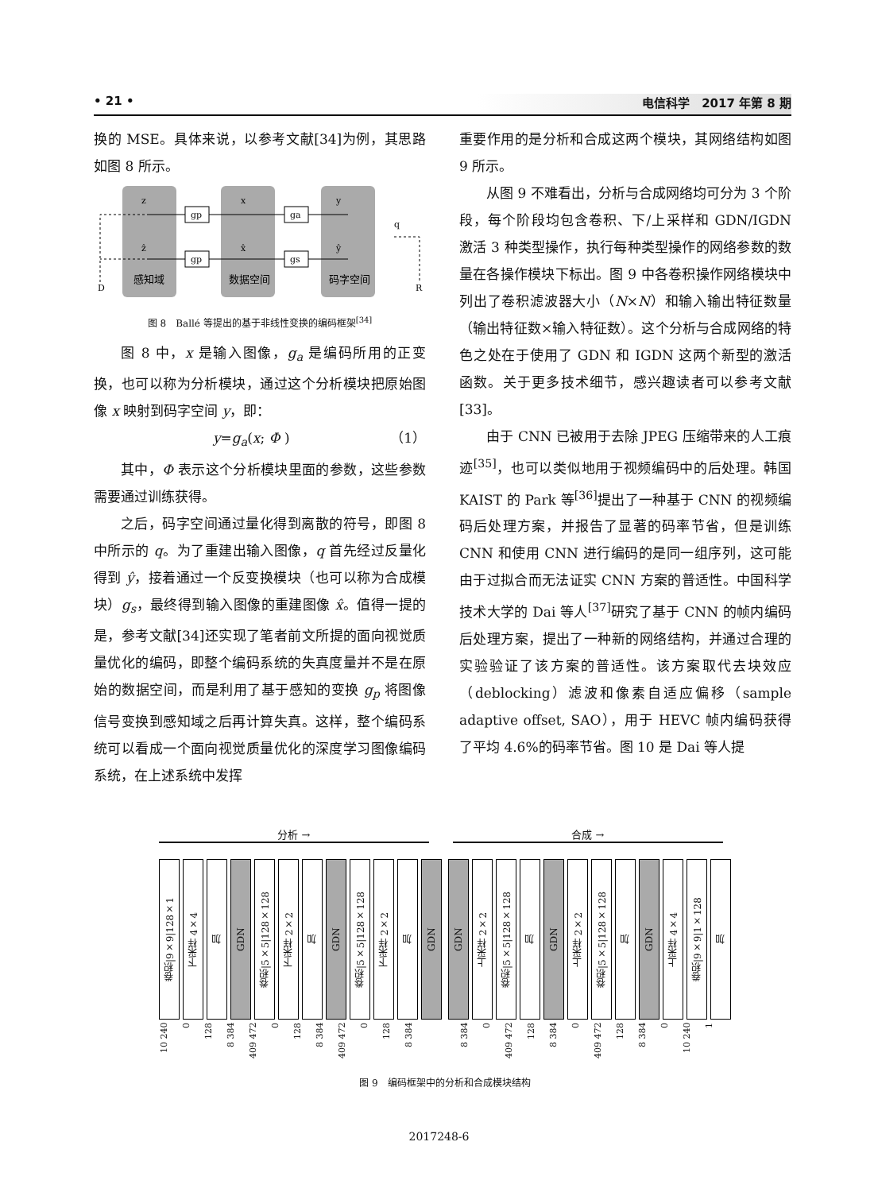• 21 • 电信科学　2017 年第 8 期
换的 MSE。具体来说，以参考文献[34]为例，其思路如图 8 所示。
z
ẑ
x
x̂
y
ŷ
q
gp
ga
gp
gs
D
R
感知域
数据空间
码字空间
图 8　Ballé 等提出的基于非线性变换的编码框架<sup>[34]</sup>
图 8 中，x 是输入图像，g<sub>a</sub> 是编码所用的正变换，也可以称为分析模块，通过这个分析模块把原始图像 x 映射到码字空间 y，即：
y=g<sub>a</sub>(x; Φ ) （1）
其中，Φ 表示这个分析模块里面的参数，这些参数需要通过训练获得。
之后，码字空间通过量化得到离散的符号，即图 8 中所示的 q。为了重建出输入图像，q 首先经过反量化得到 ŷ，接着通过一个反变换模块（也可以称为合成模块）g<sub>s</sub>，最终得到输入图像的重建图像 x̂。值得一提的是，参考文献[34]还实现了笔者前文所提的面向视觉质量优化的编码，即整个编码系统的失真度量并不是在原始的数据空间，而是利用了基于感知的变换 g<sub>p</sub> 将图像信号变换到感知域之后再计算失真。这样，整个编码系统可以看成一个面向视觉质量优化的深度学习图像编码系统，在上述系统中发挥
重要作用的是分析和合成这两个模块，其网络结构如图 9 所示。
从图 9 不难看出，分析与合成网络均可分为 3 个阶段，每个阶段均包含卷积、下/上采样和 GDN/IGDN 激活 3 种类型操作，执行每种类型操作的网络参数的数量在各操作模块下标出。图 9 中各卷积操作网络模块中列出了卷积滤波器大小（N×N）和输入输出特征数量（输出特征数×输入特征数）。这个分析与合成网络的特色之处在于使用了 GDN 和 IGDN 这两个新型的激活函数。关于更多技术细节，感兴趣读者可以参考文献[33]。
由于 CNN 已被用于去除 JPEG 压缩带来的人工痕迹<sup>[35]</sup>，也可以类似地用于视频编码中的后处理。韩国 KAIST 的 Park 等<sup>[36]</sup>提出了一种基于 CNN 的视频编码后处理方案，并报告了显著的码率节省，但是训练 CNN 和使用 CNN 进行编码的是同一组序列，这可能由于过拟合而无法证实 CNN 方案的普适性。中国科学技术大学的 Dai 等人<sup>[37]</sup>研究了基于 CNN 的帧内编码后处理方案，提出了一种新的网络结构，并通过合理的实验验证了该方案的普适性。该方案取代去块效应（deblocking）滤波和像素自适应偏移（sample adaptive offset, SAO），用于 HEVC 帧内编码获得了平均 4.6%的码率节省。图 10 是 Dai 等人提
分析 → 合成 →
卷积|9×9|128×1
下采样 4×4
加
GDN
卷积|5×5|128×128
下采样 2×2
加
GDN
卷积|5×5|128×128
下采样 2×2
加
GDN
GDN
上采样 2×2
卷积|5×5|128×128
加
GDN
上采样 2×2
卷积|5×5|128×128
加
GDN
上采样 4×4
卷积|9×9|1×128
加
10 240
0
128
8 384
409 472
0
128
8 384
409 472
0
128
8 384
8 384
0
409 472
128
8 384
0
409 472
128
8 384
0
10 240
1
图 9　编码框架中的分析和合成模块结构
2017248-6